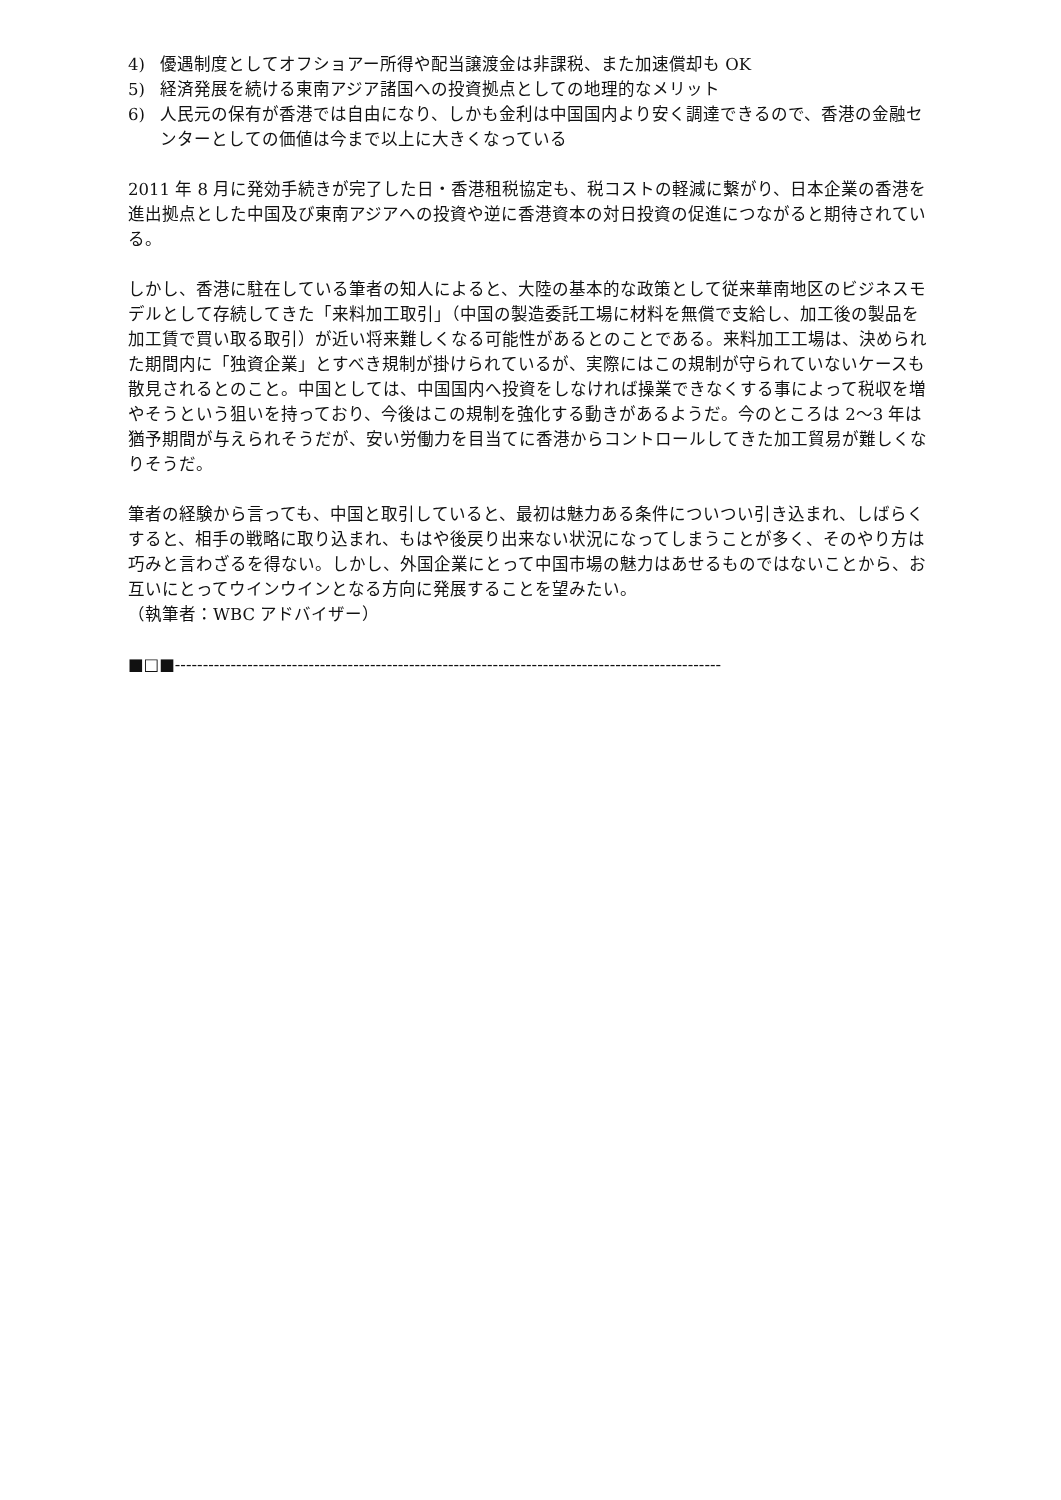4) 優遇制度としてオフショアー所得や配当譲渡金は非課税、また加速償却も OK
5) 経済発展を続ける東南アジア諸国への投資拠点としての地理的なメリット
6) 人民元の保有が香港では自由になり、しかも金利は中国国内より安く調達できるので、香港の金融センターとしての価値は今まで以上に大きくなっている
2011 年 8 月に発効手続きが完了した日・香港租税協定も、税コストの軽減に繋がり、日本企業の香港を進出拠点とした中国及び東南アジアへの投資や逆に香港資本の対日投資の促進につながると期待されている。
しかし、香港に駐在している筆者の知人によると、大陸の基本的な政策として従来華南地区のビジネスモデルとして存続してきた「来料加工取引」（中国の製造委託工場に材料を無償で支給し、加工後の製品を加工賃で買い取る取引）が近い将来難しくなる可能性があるとのことである。来料加工工場は、決められた期間内に「独資企業」とすべき規制が掛けられているが、実際にはこの規制が守られていないケースも散見されるとのこと。中国としては、中国国内へ投資をしなければ操業できなくする事によって税収を増やそうという狙いを持っており、今後はこの規制を強化する動きがあるようだ。今のところは 2～3 年は猶予期間が与えられそうだが、安い労働力を目当てに香港からコントロールしてきた加工貿易が難しくなりそうだ。
筆者の経験から言っても、中国と取引していると、最初は魅力ある条件についつい引き込まれ、しばらくすると、相手の戦略に取り込まれ、もはや後戻り出来ない状況になってしまうことが多く、そのやり方は巧みと言わざるを得ない。しかし、外国企業にとって中国市場の魅力はあせるものではないことから、お互いにとってウインウインとなる方向に発展することを望みたい。
（執筆者：WBC アドバイザー）
■□■--------------------------------------------------------------------------------------------------